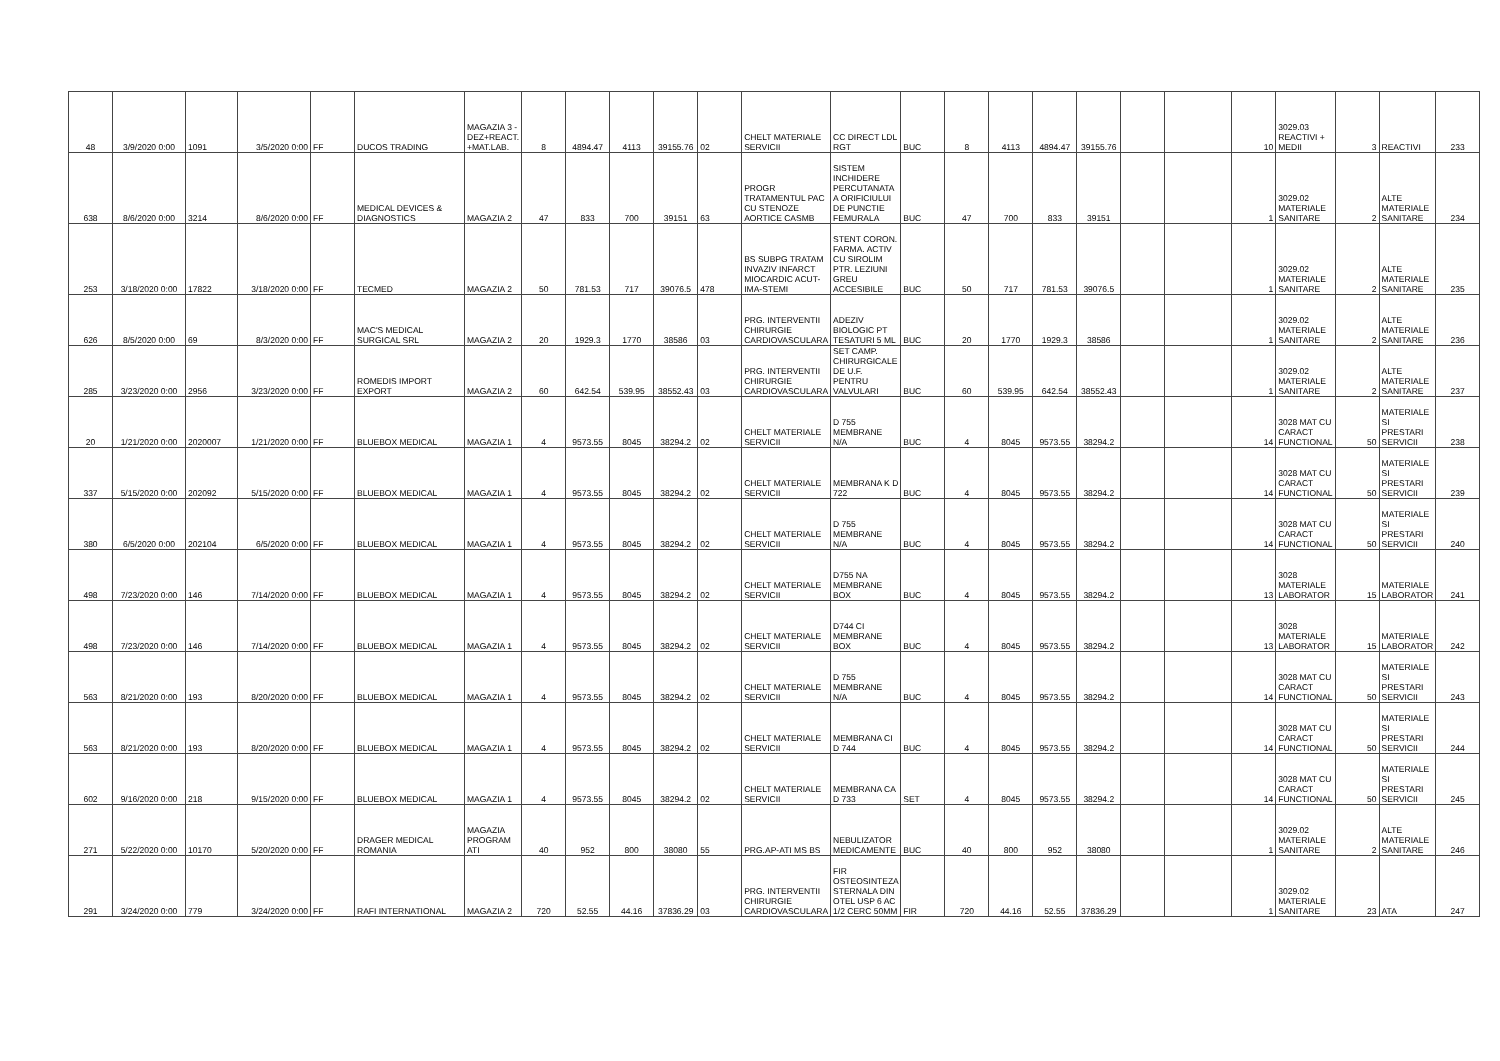| 48 | 3/9/2020 0:00 | 1091 | 3/5/2020 0:00 | FF | DUCOS TRADING | MAGAZIA 3 - DEZ+REACT. +MAT.LAB. | 8 | 4894.47 | 4113 | 39155.76 | 02 | CHELT MATERIALE SERVICII | CC DIRECT LDL RGT | BUC | 8 | 4113 | 4894.47 | 39155.76 | | | 10 | 3029.03 REACTIVI + MEDII | 3 | REACTIVI | 233 |
| 638 | 8/6/2020 0:00 | 3214 | 8/6/2020 0:00 | FF | MEDICAL DEVICES & DIAGNOSTICS | MAGAZIA 2 | 47 | 833 | 700 | 39151 | 63 | PROGR TRATAMENTUL PAC CU STENOZE AORTICE CASMB | SISTEM INCHIDERE PERCUTANATA A ORIFICIULUI DE PUNCTIE FEMURALA | BUC | 47 | 700 | 833 | 39151 | | | 1 | 3029.02 MATERIALE SANITARE | 2 | ALTE MATERIALE SANITARE | 234 |
| 253 | 3/18/2020 0:00 | 17822 | 3/18/2020 0:00 | FF | TECMED | MAGAZIA 2 | 50 | 781.53 | 717 | 39076.5 | 478 | BS SUBPG TRATAM INVAZIV INFARCT MIOCARDIC ACUT-IMA-STEMI | STENT CORON. FARMA. ACTIV CU SIROLIM PTR. LEZIUNI GREU ACCESIBILE | BUC | 50 | 717 | 781.53 | 39076.5 | | | 1 | 3029.02 MATERIALE SANITARE | 2 | ALTE MATERIALE SANITARE | 235 |
| 626 | 8/5/2020 0:00 | 69 | 8/3/2020 0:00 | FF | MAC'S MEDICAL SURGICAL SRL | MAGAZIA 2 | 20 | 1929.3 | 1770 | 38586 | 03 | PRG. INTERVENTII CHIRURGIE CARDIOVASCULARA | ADEZIV BIOLOGIC PT TESATURI 5 ML | BUC | 20 | 1770 | 1929.3 | 38586 | | | 1 | 3029.02 MATERIALE SANITARE | 2 | ALTE MATERIALE SANITARE | 236 |
| 285 | 3/23/2020 0:00 | 2956 | 3/23/2020 0:00 | FF | ROMEDIS IMPORT EXPORT | MAGAZIA 2 | 60 | 642.54 | 539.95 | 38552.43 | 03 | PRG. INTERVENTII CHIRURGIE CARDIOVASCULARA | SET CAMP. CHIRURGICALE DE U.F. PENTRU VALVULARI | BUC | 60 | 539.95 | 642.54 | 38552.43 | | | 1 | 3029.02 MATERIALE SANITARE | 2 | ALTE MATERIALE SANITARE | 237 |
| 20 | 1/21/2020 0:00 | 2020007 | 1/21/2020 0:00 | FF | BLUEBOX MEDICAL | MAGAZIA 1 | 4 | 9573.55 | 8045 | 38294.2 | 02 | CHELT MATERIALE SERVICII | D 755 MEMBRANE N/A | BUC | 4 | 8045 | 9573.55 | 38294.2 | | | 14 | 3028 MAT CU CARACT FUNCTIONAL | 50 | MATERIALE SI PRESTARI SERVICII | 238 |
| 337 | 5/15/2020 0:00 | 202092 | 5/15/2020 0:00 | FF | BLUEBOX MEDICAL | MAGAZIA 1 | 4 | 9573.55 | 8045 | 38294.2 | 02 | CHELT MATERIALE SERVICII | MEMBRANA K D 722 | BUC | 4 | 8045 | 9573.55 | 38294.2 | | | 14 | 3028 MAT CU CARACT FUNCTIONAL | 50 | MATERIALE SI PRESTARI SERVICII | 239 |
| 380 | 6/5/2020 0:00 | 202104 | 6/5/2020 0:00 | FF | BLUEBOX MEDICAL | MAGAZIA 1 | 4 | 9573.55 | 8045 | 38294.2 | 02 | CHELT MATERIALE SERVICII | D 755 MEMBRANE N/A | BUC | 4 | 8045 | 9573.55 | 38294.2 | | | 14 | 3028 MAT CU CARACT FUNCTIONAL | 50 | MATERIALE SI PRESTARI SERVICII | 240 |
| 498 | 7/23/2020 0:00 | 146 | 7/14/2020 0:00 | FF | BLUEBOX MEDICAL | MAGAZIA 1 | 4 | 9573.55 | 8045 | 38294.2 | 02 | CHELT MATERIALE SERVICII | D755 NA MEMBRANE BOX | BUC | 4 | 8045 | 9573.55 | 38294.2 | | | 13 | 3028 MATERIALE LABORATOR | 15 | MATERIALE LABORATOR | 241 |
| 498 | 7/23/2020 0:00 | 146 | 7/14/2020 0:00 | FF | BLUEBOX MEDICAL | MAGAZIA 1 | 4 | 9573.55 | 8045 | 38294.2 | 02 | CHELT MATERIALE SERVICII | D744 CI MEMBRANE BOX | BUC | 4 | 8045 | 9573.55 | 38294.2 | | | 13 | 3028 MATERIALE LABORATOR | 15 | MATERIALE LABORATOR | 242 |
| 563 | 8/21/2020 0:00 | 193 | 8/20/2020 0:00 | FF | BLUEBOX MEDICAL | MAGAZIA 1 | 4 | 9573.55 | 8045 | 38294.2 | 02 | CHELT MATERIALE SERVICII | D 755 MEMBRANE N/A | BUC | 4 | 8045 | 9573.55 | 38294.2 | | | 14 | 3028 MAT CU CARACT FUNCTIONAL | 50 | MATERIALE SI PRESTARI SERVICII | 243 |
| 563 | 8/21/2020 0:00 | 193 | 8/20/2020 0:00 | FF | BLUEBOX MEDICAL | MAGAZIA 1 | 4 | 9573.55 | 8045 | 38294.2 | 02 | CHELT MATERIALE SERVICII | MEMBRANA CI D 744 | BUC | 4 | 8045 | 9573.55 | 38294.2 | | | 14 | 3028 MAT CU CARACT FUNCTIONAL | 50 | MATERIALE SI PRESTARI SERVICII | 244 |
| 602 | 9/16/2020 0:00 | 218 | 9/15/2020 0:00 | FF | BLUEBOX MEDICAL | MAGAZIA 1 | 4 | 9573.55 | 8045 | 38294.2 | 02 | CHELT MATERIALE SERVICII | MEMBRANA CA D 733 | SET | 4 | 8045 | 9573.55 | 38294.2 | | | 14 | 3028 MAT CU CARACT FUNCTIONAL | 50 | MATERIALE SI PRESTARI SERVICII | 245 |
| 271 | 5/22/2020 0:00 | 10170 | 5/20/2020 0:00 | FF | DRAGER MEDICAL ROMANIA | MAGAZIA PROGRAM ATI | 40 | 952 | 800 | 38080 | 55 | PRG.AP-ATI MS BS | NEBULIZATOR MEDICAMENTE | BUC | 40 | 800 | 952 | 38080 | | | 1 | 3029.02 MATERIALE SANITARE | 2 | ALTE MATERIALE SANITARE | 246 |
| 291 | 3/24/2020 0:00 | 779 | 3/24/2020 0:00 | FF | RAFI INTERNATIONAL | MAGAZIA 2 | 720 | 52.55 | 44.16 | 37836.29 | 03 | PRG. INTERVENTII CHIRURGIE CARDIOVASCULARA | FIR OSTEOSINTEZA STERNALA DIN OTEL USP 6 AC 1/2 CERC 50MM | FIR | 720 | 44.16 | 52.55 | 37836.29 | | | 1 | 3029.02 MATERIALE SANITARE | 23 | ATA | 247 |